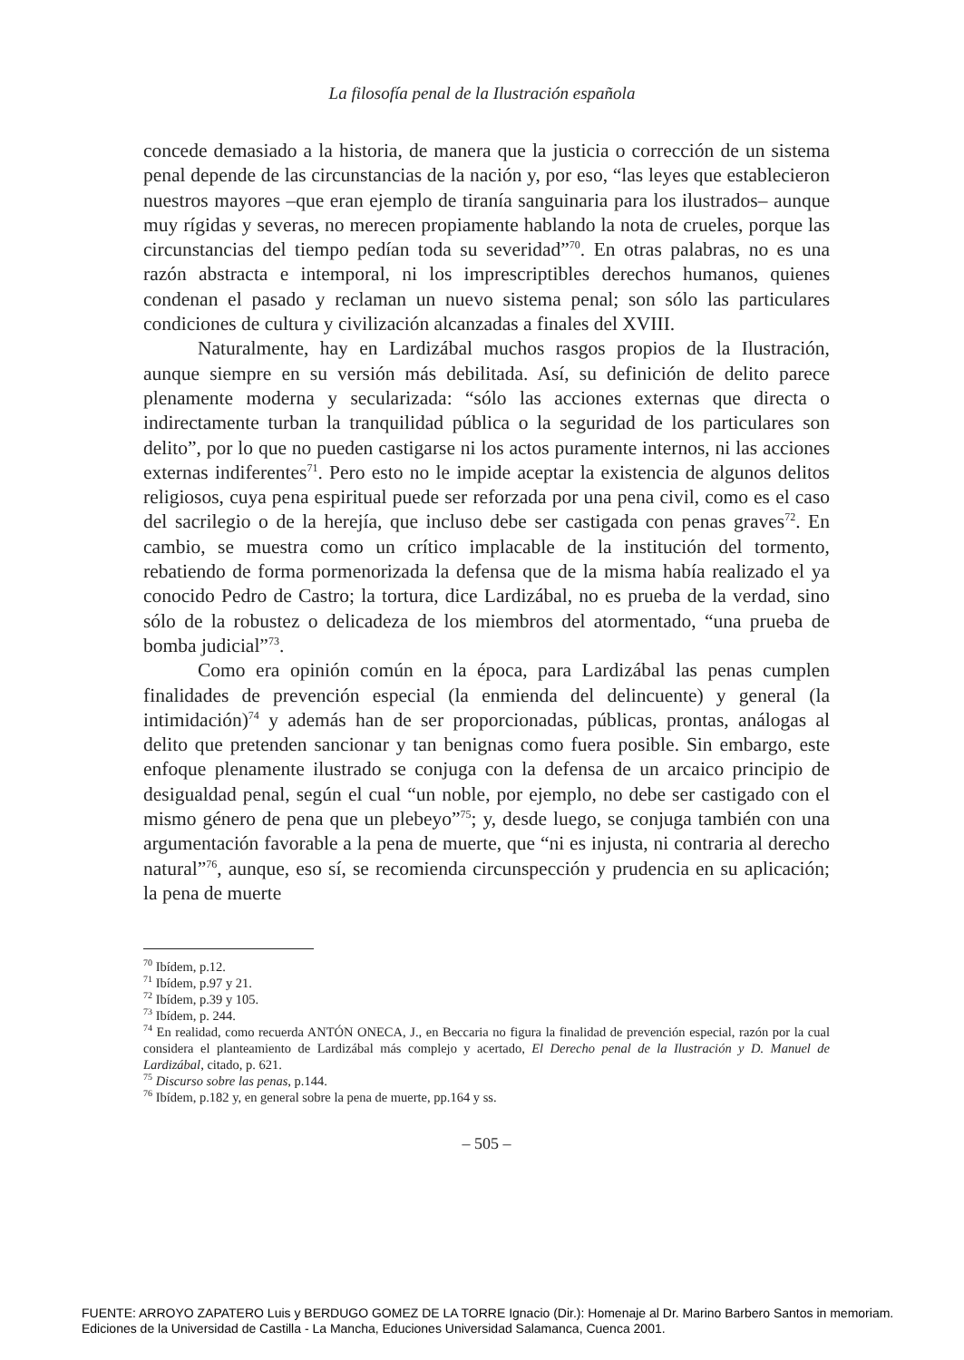La filosofía penal de la Ilustración española
concede demasiado a la historia, de manera que la justicia o corrección de un sistema penal depende de las circunstancias de la nación y, por eso, “las leyes que establecieron nuestros mayores –que eran ejemplo de tiranía sanguinaria para los ilustrados– aunque muy rígidas y severas, no merecen propiamente hablando la nota de crueles, porque las circunstancias del tiempo pedían toda su severidad”<sup>70</sup>. En otras palabras, no es una razón abstracta e intemporal, ni los imprescriptibles derechos humanos, quienes condenan el pasado y reclaman un nuevo sistema penal; son sólo las particulares condiciones de cultura y civilización alcanzadas a finales del XVIII.
Naturalmente, hay en Lardizábal muchos rasgos propios de la Ilustración, aunque siempre en su versión más debilitada. Así, su definición de delito parece plenamente moderna y secularizada: “sólo las acciones externas que directa o indirectamente turban la tranquilidad pública o la seguridad de los particulares son delito”, por lo que no pueden castigarse ni los actos puramente internos, ni las acciones externas indiferentes<sup>71</sup>. Pero esto no le impide aceptar la existencia de algunos delitos religiosos, cuya pena espiritual puede ser reforzada por una pena civil, como es el caso del sacrilegio o de la herejía, que incluso debe ser castigada con penas graves<sup>72</sup>. En cambio, se muestra como un crítico implacable de la institución del tormento, rebatiendo de forma pormenorizada la defensa que de la misma había realizado el ya conocido Pedro de Castro; la tortura, dice Lardizábal, no es prueba de la verdad, sino sólo de la robustez o delicadeza de los miembros del atormentado, “una prueba de bomba judicial”<sup>73</sup>.
Como era opinión común en la época, para Lardizábal las penas cumplen finalidades de prevención especial (la enmienda del delincuente) y general (la intimidación)<sup>74</sup> y además han de ser proporcionadas, públicas, prontas, análogas al delito que pretenden sancionar y tan benignas como fuera posible. Sin embargo, este enfoque plenamente ilustrado se conjuga con la defensa de un arcaico principio de desigualdad penal, según el cual “un noble, por ejemplo, no debe ser castigado con el mismo género de pena que un plebeyo”<sup>75</sup>; y, desde luego, se conjuga también con una argumentación favorable a la pena de muerte, que “ni es injusta, ni contraria al derecho natural”<sup>76</sup>, aunque, eso sí, se recomienda circunspección y prudencia en su aplicación; la pena de muerte
<sup>70</sup> Ibídem, p.12.
<sup>71</sup> Ibídem, p.97 y 21.
<sup>72</sup> Ibídem, p.39 y 105.
<sup>73</sup> Ibídem, p. 244.
<sup>74</sup> En realidad, como recuerda ANTÓN ONECA, J., en Beccaria no figura la finalidad de prevención especial, razón por la cual considera el planteamiento de Lardizábal más complejo y acertado, El Derecho penal de la Ilustración y D. Manuel de Lardizábal, citado, p. 621.
<sup>75</sup> Discurso sobre las penas, p.144.
<sup>76</sup> Ibídem, p.182 y, en general sobre la pena de muerte, pp.164 y ss.
– 505 –
FUENTE: ARROYO ZAPATERO Luis y BERDUGO GOMEZ DE LA TORRE Ignacio (Dir.): Homenaje al Dr. Marino Barbero Santos in memoriam.
Ediciones de la Universidad de Castilla - La Mancha, Educiones Universidad Salamanca, Cuenca 2001.